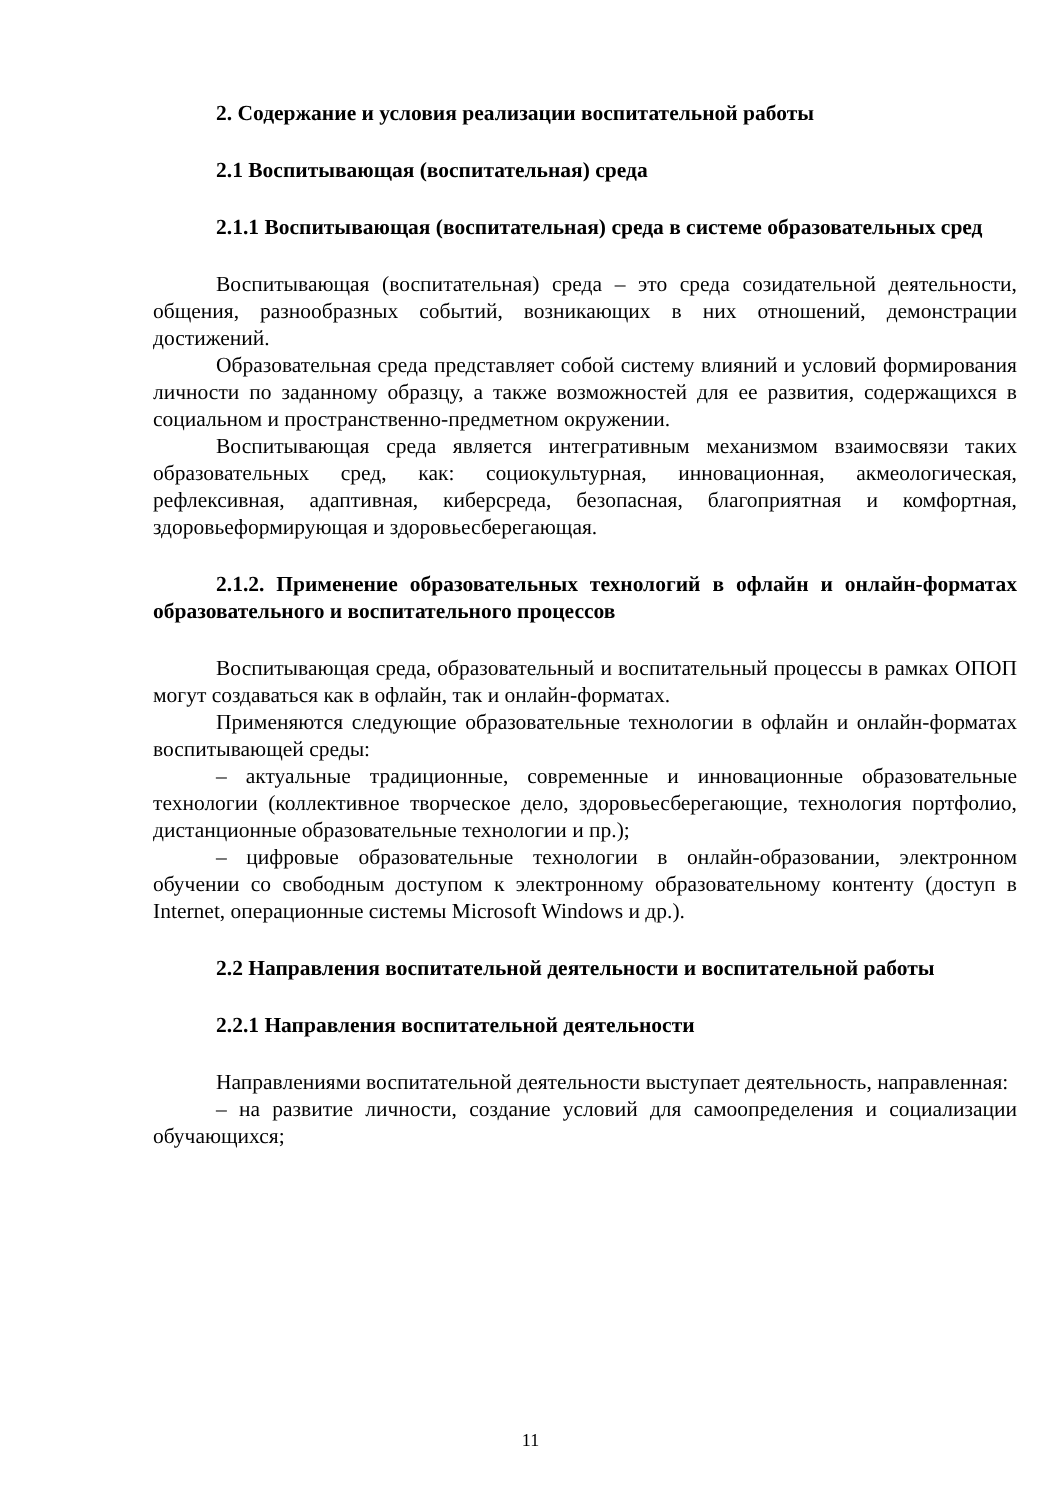2. Содержание и условия реализации воспитательной работы
2.1 Воспитывающая (воспитательная) среда
2.1.1 Воспитывающая (воспитательная) среда в системе образовательных сред
Воспитывающая (воспитательная) среда – это среда созидательной деятельности, общения, разнообразных событий, возникающих в них отношений, демонстрации достижений.
Образовательная среда представляет собой систему влияний и условий формирования личности по заданному образцу, а также возможностей для ее развития, содержащихся в социальном и пространственно-предметном окружении.
Воспитывающая среда является интегративным механизмом взаимосвязи таких образовательных сред, как: социокультурная, инновационная, акмеологическая, рефлексивная, адаптивная, киберсреда, безопасная, благоприятная и комфортная, здоровьеформирующая и здоровьесберегающая.
2.1.2. Применение образовательных технологий в офлайн и онлайн-форматах образовательного и воспитательного процессов
Воспитывающая среда, образовательный и воспитательный процессы в рамках ОПОП могут создаваться как в офлайн, так и онлайн-форматах.
Применяются следующие образовательные технологии в офлайн и онлайн-форматах воспитывающей среды:
– актуальные традиционные, современные и инновационные образовательные технологии (коллективное творческое дело, здоровьесберегающие, технология портфолио, дистанционные образовательные технологии и пр.);
– цифровые образовательные технологии в онлайн-образовании, электронном обучении со свободным доступом к электронному образовательному контенту (доступ в Internet, операционные системы Microsoft Windows и др.).
2.2 Направления воспитательной деятельности и воспитательной работы
2.2.1 Направления воспитательной деятельности
Направлениями воспитательной деятельности выступает деятельность, направленная:
– на развитие личности, создание условий для самоопределения и социализации обучающихся;
11